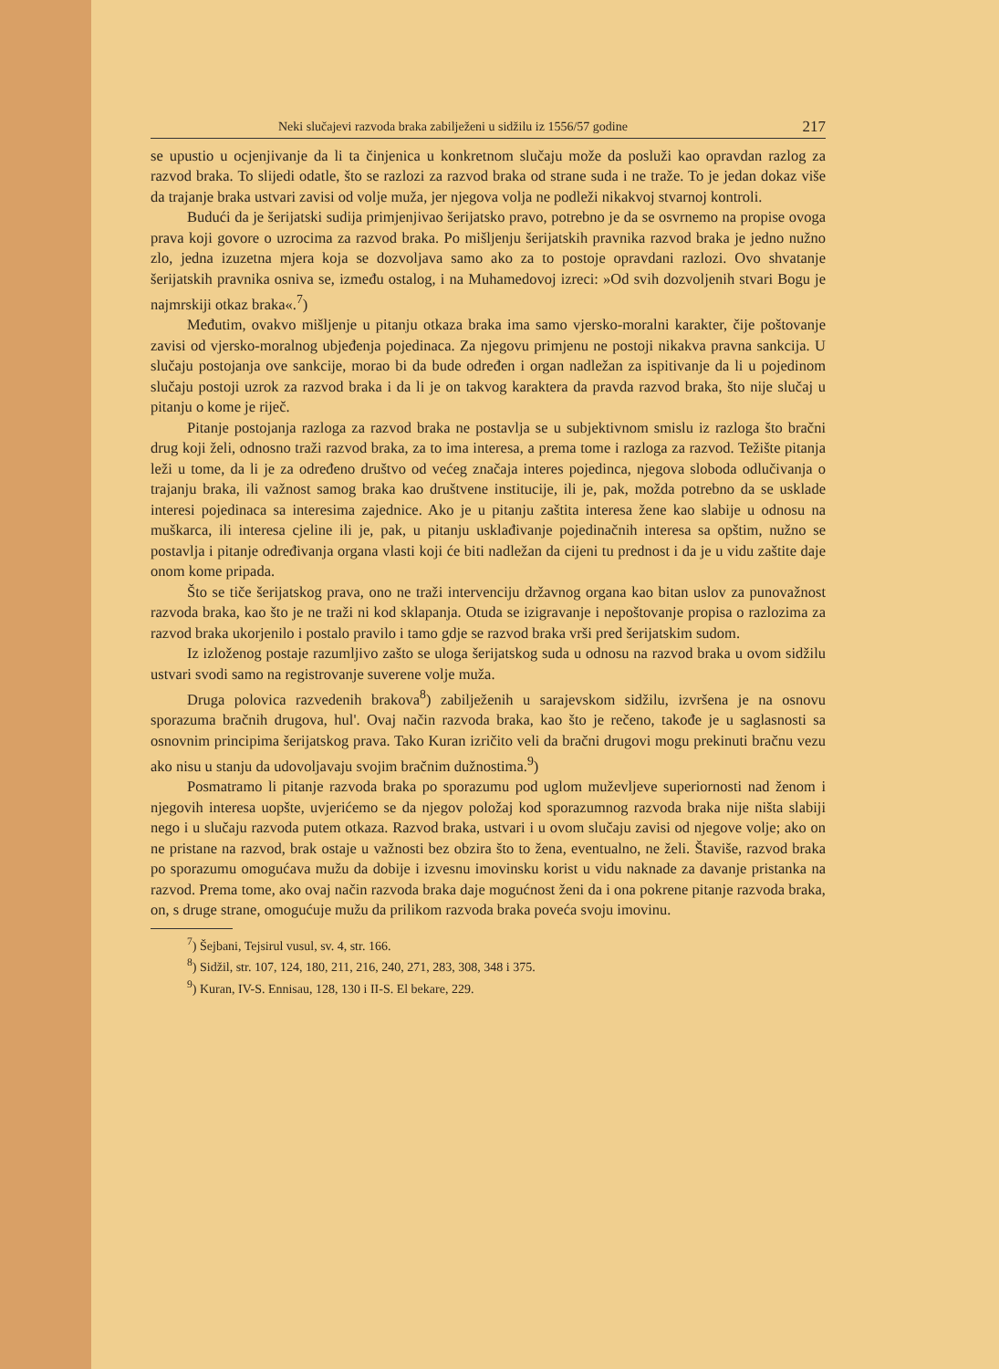Neki slučajevi razvoda braka zabilježeni u sidžilu iz 1556/57 godine 217
se upustio u ocjenjivanje da li ta činjenica u konkretnom slučaju može da posluži kao opravdan razlog za razvod braka. To slijedi odatle, što se razlozi za razvod braka od strane suda i ne traže. To je jedan dokaz više da trajanje braka ustvari zavisi od volje muža, jer njegova volja ne podleži nikakvoj stvarnoj kontroli.
Budući da je šerijatski sudija primjenjivao šerijatsko pravo, potrebno je da se osvrnemo na propise ovoga prava koji govore o uzrocima za razvod braka. Po mišljenju šerijatskih pravnika razvod braka je jedno nužno zlo, jedna izuzetna mjera koja se dozvoljava samo ako za to postoje opravdani razlozi. Ovo shvatanje šerijatskih pravnika osniva se, između ostalog, i na Muhamedovoj izreci: »Od svih dozvoljenih stvari Bogu je najmrskiji otkaz braka«.<sup>7</sup>)
Međutim, ovakvo mišljenje u pitanju otkaza braka ima samo vjersko-moralni karakter, čije poštovanje zavisi od vjersko-moralnog ubjeđenja pojedinaca. Za njegovu primjenu ne postoji nikakva pravna sankcija. U slučaju postojanja ove sankcije, morao bi da bude određen i organ nadležan za ispitivanje da li u pojedinom slučaju postoji uzrok za razvod braka i da li je on takvog karaktera da pravda razvod braka, što nije slučaj u pitanju o kome je riječ.
Pitanje postojanja razloga za razvod braka ne postavlja se u subjektivnom smislu iz razloga što bračni drug koji želi, odnosno traži razvod braka, za to ima interesa, a prema tome i razloga za razvod. Težište pitanja leži u tome, da li je za određeno društvo od većeg značaja interes pojedinca, njegova sloboda odlučivanja o trajanju braka, ili važnost samog braka kao društvene institucije, ili je, pak, možda potrebno da se usklade interesi pojedinaca sa interesima zajednice. Ako je u pitanju zaštita interesa žene kao slabije u odnosu na muškarca, ili interesa cjeline ili je, pak, u pitanju usklađivanje pojedinačnih interesa sa opštim, nužno se postavlja i pitanje određivanja organa vlasti koji će biti nadležan da cijeni tu prednost i da je u vidu zaštite daje onom kome pripada.
Što se tiče šerijatskog prava, ono ne traži intervenciju državnog organa kao bitan uslov za punovažnost razvoda braka, kao što je ne traži ni kod sklapanja. Otuda se izigravanje i nepoštovanje propisa o razlozima za razvod braka ukorjenilo i postalo pravilo i tamo gdje se razvod braka vrši pred šerijatskim sudom.
Iz izloženog postaje razumljivo zašto se uloga šerijatskog suda u odnosu na razvod braka u ovom sidžilu ustvari svodi samo na registrovanje suverene volje muža.
Druga polovica razvedenih brakova<sup>8</sup>) zabilježenih u sarajevskom sidžilu, izvršena je na osnovu sporazuma bračnih drugova, hul'. Ovaj način razvoda braka, kao što je rečeno, takođe je u saglasnosti sa osnovnim principima šerijatskog prava. Tako Kuran izričito veli da bračni drugovi mogu prekinuti bračnu vezu ako nisu u stanju da udovoljavaju svojim bračnim dužnostima.<sup>9</sup>)
Posmatramo li pitanje razvoda braka po sporazumu pod uglom muževljeve superiornosti nad ženom i njegovih interesa uopšte, uvjerićemo se da njegov položaj kod sporazumnog razvoda braka nije ništa slabiji nego i u slučaju razvoda putem otkaza. Razvod braka, ustvari i u ovom slučaju zavisi od njegove volje; ako on ne pristane na razvod, brak ostaje u važnosti bez obzira što to žena, eventualno, ne želi. Štaviše, razvod braka po sporazumu omogućava mužu da dobije i izvesnu imovinsku korist u vidu naknade za davanje pristanka na razvod. Prema tome, ako ovaj način razvoda braka daje mogućnost ženi da i ona pokrene pitanje razvoda braka, on, s druge strane, omogućuje mužu da prilikom razvoda braka poveća svoju imovinu.
<sup>7</sup>) Šejbani, Tejsirul vusul, sv. 4, str. 166.
<sup>8</sup>) Sidžil, str. 107, 124, 180, 211, 216, 240, 271, 283, 308, 348 i 375.
<sup>9</sup>) Kuran, IV-S. Ennisau, 128, 130 i II-S. El bekare, 229.